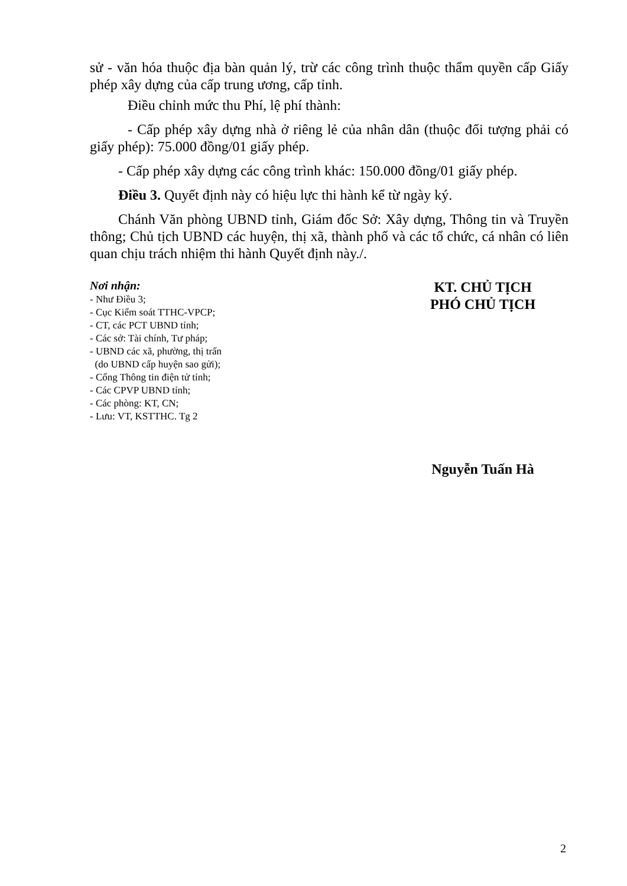sử - văn hóa thuộc địa bàn quản lý, trừ các công trình thuộc thẩm quyền cấp Giấy phép xây dựng của cấp trung ương, cấp tỉnh.
Điều chỉnh mức thu Phí, lệ phí thành:
- Cấp phép xây dựng nhà ở riêng lẻ của nhân dân (thuộc đối tượng phải có giấy phép): 75.000 đồng/01 giấy phép.
- Cấp phép xây dựng các công trình khác: 150.000 đồng/01 giấy phép.
Điều 3. Quyết định này có hiệu lực thi hành kể từ ngày ký.
Chánh Văn phòng UBND tỉnh, Giám đốc Sở: Xây dựng, Thông tin và Truyền thông; Chủ tịch UBND các huyện, thị xã, thành phố và các tổ chức, cá nhân có liên quan chịu trách nhiệm thi hành Quyết định này./.
Nơi nhận:
- Như Điều 3;
- Cục Kiểm soát TTHC-VPCP;
- CT, các PCT UBND tỉnh;
- Các sở: Tài chính, Tư pháp;
- UBND các xã, phường, thị trấn
(do UBND cấp huyện sao gửi);
- Cổng Thông tin điện tử tỉnh;
- Các CPVP UBND tỉnh;
- Các phòng: KT, CN;
- Lưu: VT, KSTTHC. Tg 2
KT. CHỦ TỊCH
PHÓ CHỦ TỊCH
Nguyễn Tuấn Hà
2